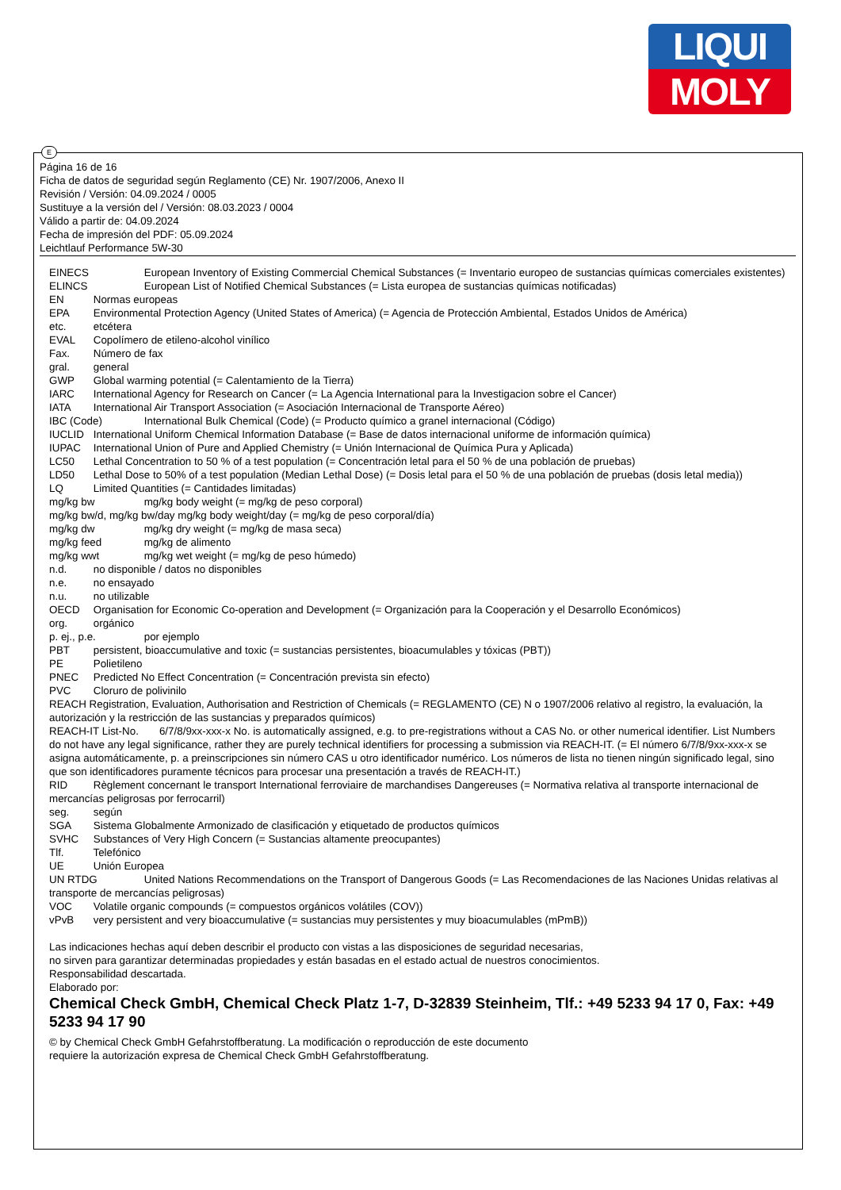LIQUI
MOLY
E
Página 16 de 16
Ficha de datos de seguridad según Reglamento (CE) Nr. 1907/2006, Anexo II
Revisión / Versión: 04.09.2024 / 0005
Sustituye a la versión del / Versión: 08.03.2023 / 0004
Válido a partir de: 04.09.2024
Fecha de impresión del PDF: 05.09.2024
Leichtlauf Performance 5W-30
EINECS European Inventory of Existing Commercial Chemical Substances (= Inventario europeo de sustancias químicas comerciales existentes)
ELINCS European List of Notified Chemical Substances (= Lista europea de sustancias químicas notificadas)
EN Normas europeas
EPA Environmental Protection Agency (United States of America) (= Agencia de Protección Ambiental, Estados Unidos de América)
etc. etcétera
EVAL Copolímero de etileno-alcohol vinílico
Fax. Número de fax
gral. general
GWP Global warming potential (= Calentamiento de la Tierra)
IARC International Agency for Research on Cancer (= La Agencia International para la Investigacion sobre el Cancer)
IATA International Air Transport Association (= Asociación Internacional de Transporte Aéreo)
IBC (Code) International Bulk Chemical (Code) (= Producto químico a granel internacional (Código)
IUCLID International Uniform Chemical Information Database (= Base de datos internacional uniforme de información química)
IUPAC International Union of Pure and Applied Chemistry (= Unión Internacional de Química Pura y Aplicada)
LC50 Lethal Concentration to 50 % of a test population (= Concentración letal para el 50 % de una población de pruebas)
LD50 Lethal Dose to 50% of a test population (Median Lethal Dose) (= Dosis letal para el 50 % de una población de pruebas (dosis letal media))
LQ Limited Quantities (= Cantidades limitadas)
mg/kg bw mg/kg body weight (= mg/kg de peso corporal)
mg/kg bw/d, mg/kg bw/day mg/kg body weight/day (= mg/kg de peso corporal/día)
mg/kg dw mg/kg dry weight (= mg/kg de masa seca)
mg/kg feed mg/kg de alimento
mg/kg wwt mg/kg wet weight (= mg/kg de peso húmedo)
n.d. no disponible / datos no disponibles
n.e. no ensayado
n.u. no utilizable
OECD Organisation for Economic Co-operation and Development (= Organización para la Cooperación y el Desarrollo Económicos)
org. orgánico
p. ej., p.e. por ejemplo
PBT persistent, bioaccumulative and toxic (= sustancias persistentes, bioacumulables y tóxicas (PBT))
PE Polietileno
PNEC Predicted No Effect Concentration (= Concentración prevista sin efecto)
PVC Cloruro de polivinilo
REACH Registration, Evaluation, Authorisation and Restriction of Chemicals (= REGLAMENTO (CE) N o 1907/2006 relativo al registro, la evaluación, la autorización y la restricción de las sustancias y preparados químicos)
REACH-IT List-No. 6/7/8/9xx-xxx-x No. is automatically assigned, e.g. to pre-registrations without a CAS No. or other numerical identifier. List Numbers do not have any legal significance, rather they are purely technical identifiers for processing a submission via REACH-IT. (= El número 6/7/8/9xx-xxx-x se asigna automáticamente, p. a preinscripciones sin número CAS u otro identificador numérico. Los números de lista no tienen ningún significado legal, sino que son identificadores puramente técnicos para procesar una presentación a través de REACH-IT.)
RID Règlement concernant le transport International ferroviaire de marchandises Dangereuses (= Normativa relativa al transporte internacional de mercancías peligrosas por ferrocarril)
seg. según
SGA Sistema Globalmente Armonizado de clasificación y etiquetado de productos químicos
SVHC Substances of Very High Concern (= Sustancias altamente preocupantes)
Tlf. Telefónico
UE Unión Europea
UN RTDG United Nations Recommendations on the Transport of Dangerous Goods (= Las Recomendaciones de las Naciones Unidas relativas al transporte de mercancías peligrosas)
VOC Volatile organic compounds (= compuestos orgánicos volátiles (COV))
vPvB very persistent and very bioaccumulative (= sustancias muy persistentes y muy bioacumulables (mPmB))
Las indicaciones hechas aquí deben describir el producto con vistas a las disposiciones de seguridad necesarias,
no sirven para garantizar determinadas propiedades y están basadas en el estado actual de nuestros conocimientos.
Responsabilidad descartada.
Elaborado por:
Chemical Check GmbH, Chemical Check Platz 1-7, D-32839 Steinheim, Tlf.: +49 5233 94 17 0, Fax: +49 5233 94 17 90
© by Chemical Check GmbH Gefahrstoffberatung. La modificación o reproducción de este documento
requiere la autorización expresa de Chemical Check GmbH Gefahrstoffberatung.